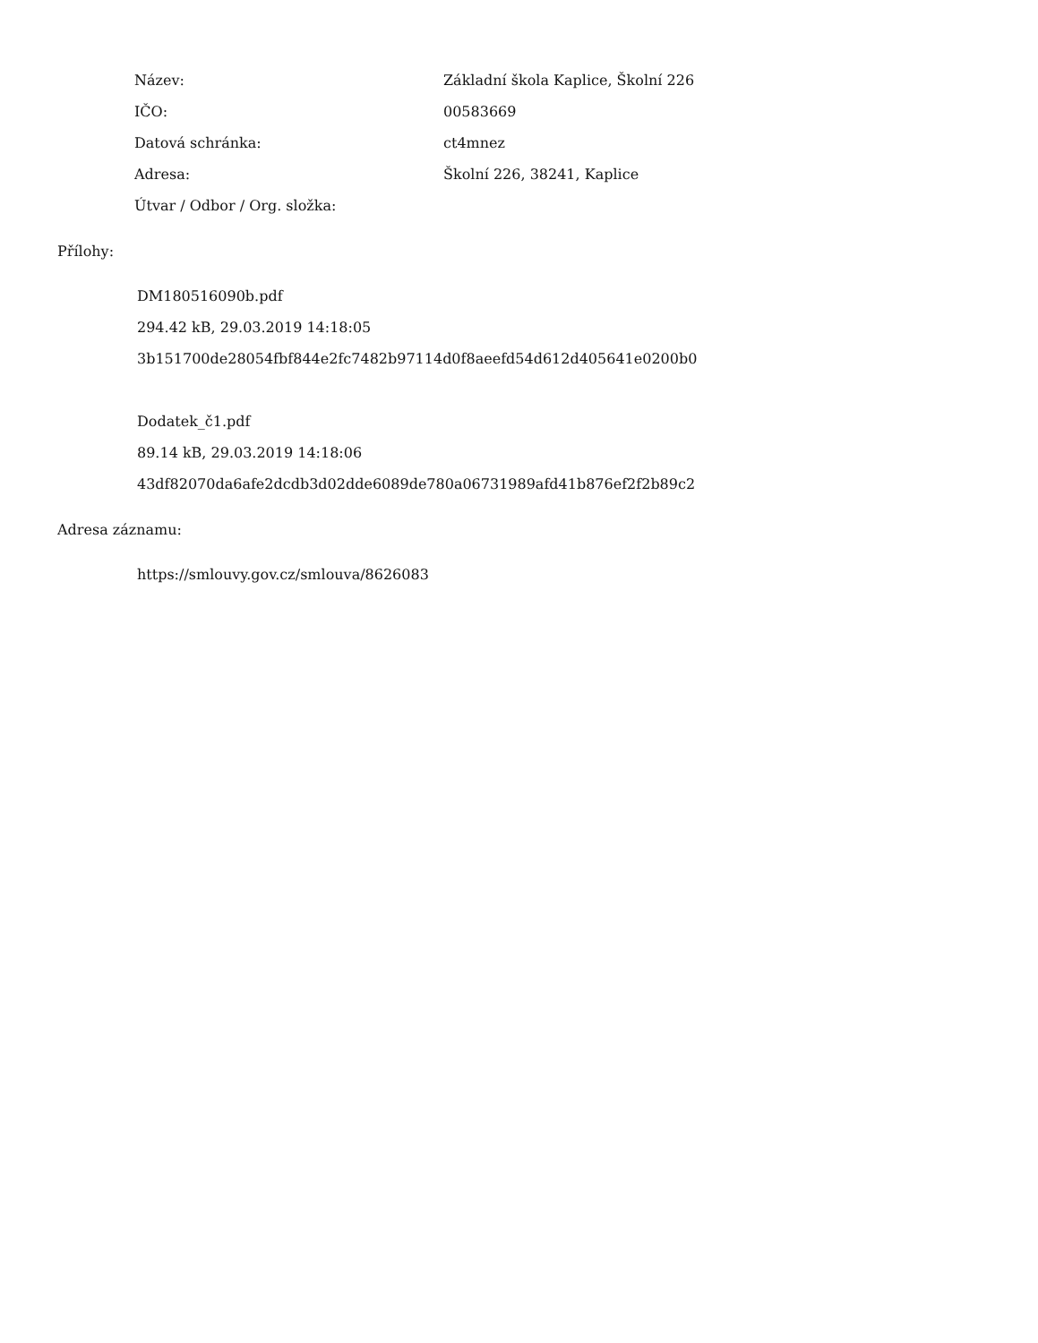| Název: | Základní škola Kaplice, Školní 226 |
| IČO: | 00583669 |
| Datová schránka: | ct4mnez |
| Adresa: | Školní 226, 38241, Kaplice |
| Útvar / Odbor / Org. složka: | |
Přílohy:
DM180516090b.pdf
294.42 kB, 29.03.2019 14:18:05
3b151700de28054fbf844e2fc7482b97114d0f8aeefd54d612d405641e0200b0
Dodatek_č1.pdf
89.14 kB, 29.03.2019 14:18:06
43df82070da6afe2dcdb3d02dde6089de780a06731989afd41b876ef2f2b89c2
Adresa záznamu:
https://smlouvy.gov.cz/smlouva/8626083